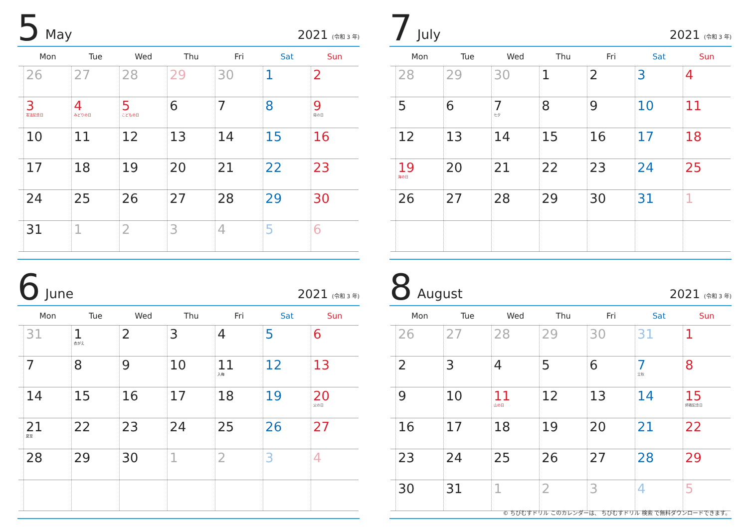5 May 2021 (令和 3 年)
| | Mon | Tue | Wed | Thu | Fri | Sat | Sun |
| --- | --- | --- | --- | --- | --- | --- | --- |
| | 26 | 27 | 28 | 29 | 30 | 1 | 2 |
| | 3 憲法記念日 | 4 みどりの日 | 5 こどもの日 | 6 | 7 | 8 | 9 母の日 |
| | 10 | 11 | 12 | 13 | 14 | 15 | 16 |
| | 17 | 18 | 19 | 20 | 21 | 22 | 23 |
| | 24 | 25 | 26 | 27 | 28 | 29 | 30 |
| | 31 | 1 | 2 | 3 | 4 | 5 | 6 |
7 July 2021 (令和 3 年)
| | Mon | Tue | Wed | Thu | Fri | Sat | Sun |
| --- | --- | --- | --- | --- | --- | --- | --- |
| | 28 | 29 | 30 | 1 | 2 | 3 | 4 |
| | 5 | 6 | 7 七夕 | 8 | 9 | 10 | 11 |
| | 12 | 13 | 14 | 15 | 16 | 17 | 18 |
| | 19 海の日 | 20 | 21 | 22 | 23 | 24 | 25 |
| | 26 | 27 | 28 | 29 | 30 | 31 | 1 |
6 June 2021 (令和 3 年)
| | Mon | Tue | Wed | Thu | Fri | Sat | Sun |
| --- | --- | --- | --- | --- | --- | --- | --- |
| | 31 | 1 衣がえ | 2 | 3 | 4 | 5 | 6 |
| | 7 | 8 | 9 | 10 | 11 入梅 | 12 | 13 |
| | 14 | 15 | 16 | 17 | 18 | 19 | 20 父の日 |
| | 21 夏至 | 22 | 23 | 24 | 25 | 26 | 27 |
| | 28 | 29 | 30 | 1 | 2 | 3 | 4 |
8 August 2021 (令和 3 年)
| | Mon | Tue | Wed | Thu | Fri | Sat | Sun |
| --- | --- | --- | --- | --- | --- | --- | --- |
| | 26 | 27 | 28 | 29 | 30 | 31 | 1 |
| | 2 | 3 | 4 | 5 | 6 | 7 立秋 | 8 |
| | 9 | 10 | 11 山の日 | 12 | 13 | 14 | 15 終戦記念日 |
| | 16 | 17 | 18 | 19 | 20 | 21 | 22 |
| | 23 | 24 | 25 | 26 | 27 | 28 | 29 |
| | 30 | 31 | 1 | 2 | 3 | 4 | 5 |
© ちびむすドリル このカレンダーは、 ちびむすドリル 検索 で無料ダウンロードできます。